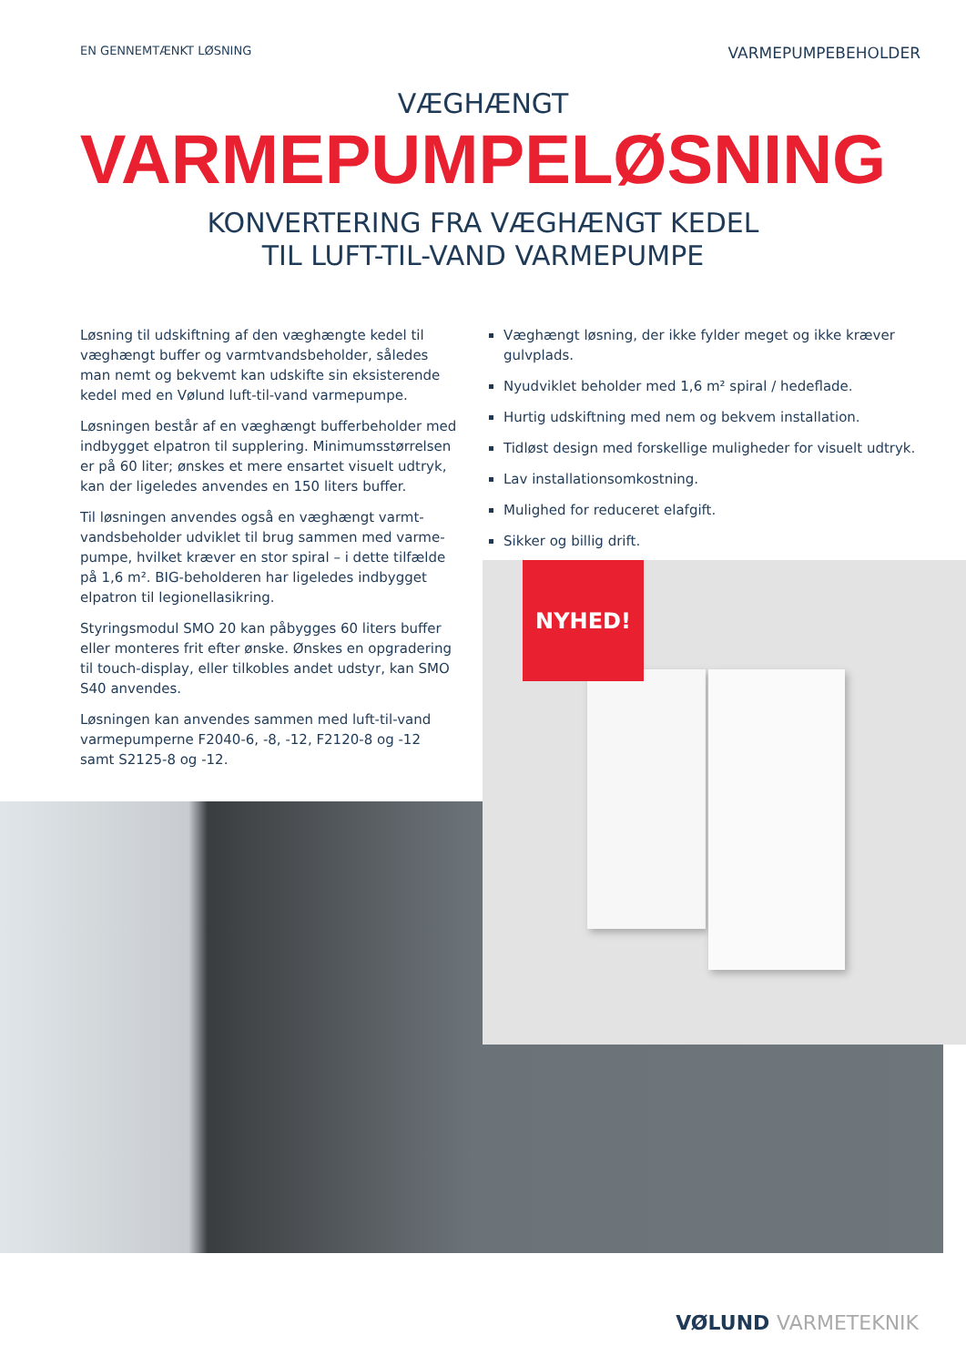EN GENNEMTÆNKT LØSNING
VARMEPUMPEBEHOLDER
VÆGHÆNGT
VARMEPUMPELØSNING
KONVERTERING FRA VÆGHÆNGT KEDEL
TIL LUFT-TIL-VAND VARMEPUMPE
Løsning til udskiftning af den væghængte kedel til væghængt buffer og varmtvandsbeholder, således man nemt og bekvemt kan udskifte sin eksisterende kedel med en Vølund luft-til-vand varmepumpe.
Løsningen består af en væghængt bufferbeholder med indbygget elpatron til supplering. Minimumsstørrelsen er på 60 liter; ønskes et mere ensartet visuelt udtryk, kan der ligeledes anvendes en 150 liters buffer.
Til løsningen anvendes også en væghængt varmt-vandsbeholder udviklet til brug sammen med varme-pumpe, hvilket kræver en stor spiral – i dette tilfælde på 1,6 m². BIG-beholderen har ligeledes indbygget elpatron til legionellasikring.
Styringsmodul SMO 20 kan påbygges 60 liters buffer eller monteres frit efter ønske. Ønskes en opgradering til touch-display, eller tilkobles andet udstyr, kan SMO S40 anvendes.
Løsningen kan anvendes sammen med luft-til-vand varmepumperne F2040-6, -8, -12, F2120-8 og -12 samt S2125-8 og -12.
Væghængt løsning, der ikke fylder meget og ikke kræver gulvplads.
Nyudviklet beholder med 1,6 m² spiral / hedeflade.
Hurtig udskiftning med nem og bekvem installation.
Tidløst design med forskellige muligheder for visuelt udtryk.
Lav installationsomkostning.
Mulighed for reduceret elafgift.
Sikker og billig drift.
NYHED!
VØLUND VARMETEKNIK